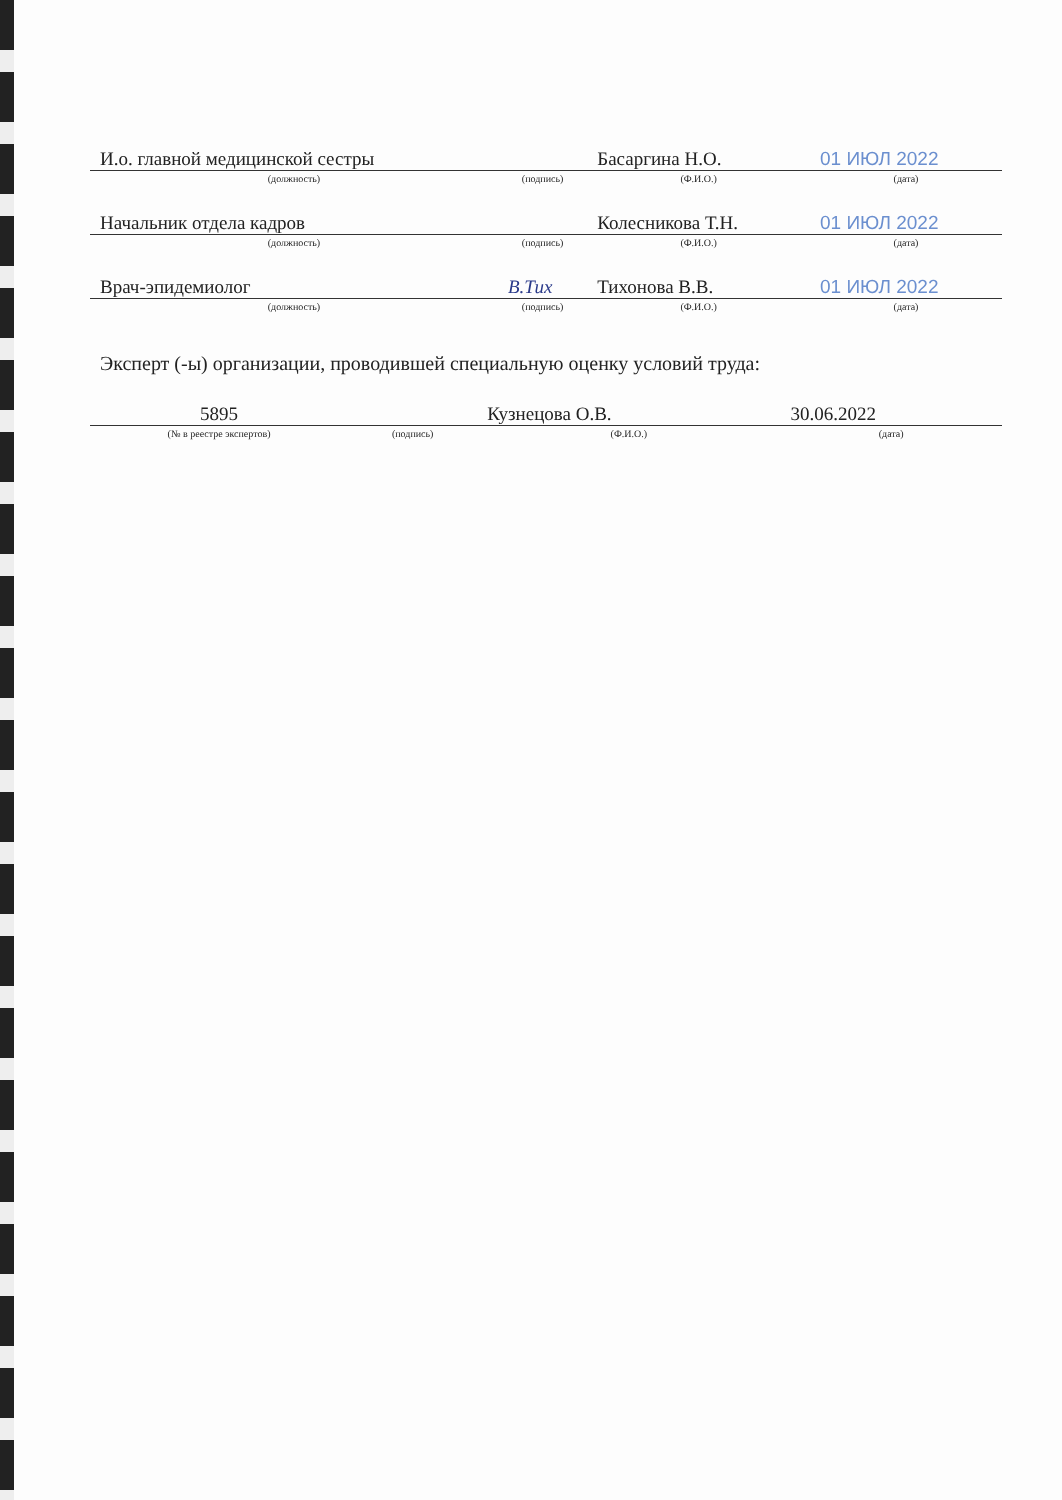| И.о. главной медицинской сестры | | Басаргина Н.О. | 01 ИЮЛ 2022 |
| (должность) | (подпись) | (Ф.И.О.) | (дата) |
| Начальник отдела кадров | | Колесникова Т.Н. | 01 ИЮЛ 2022 |
| (должность) | (подпись) | (Ф.И.О.) | (дата) |
| Врач-эпидемиолог | В.Тих | Тихонова В.В. | 01 ИЮЛ 2022 |
| (должность) | (подпись) | (Ф.И.О.) | (дата) |
Эксперт (-ы) организации, проводившей специальную оценку условий труда:
| 5895 | | Кузнецова О.В. | 30.06.2022 |
| (№ в реестре экспертов) | (подпись) | (Ф.И.О.) | (дата) |